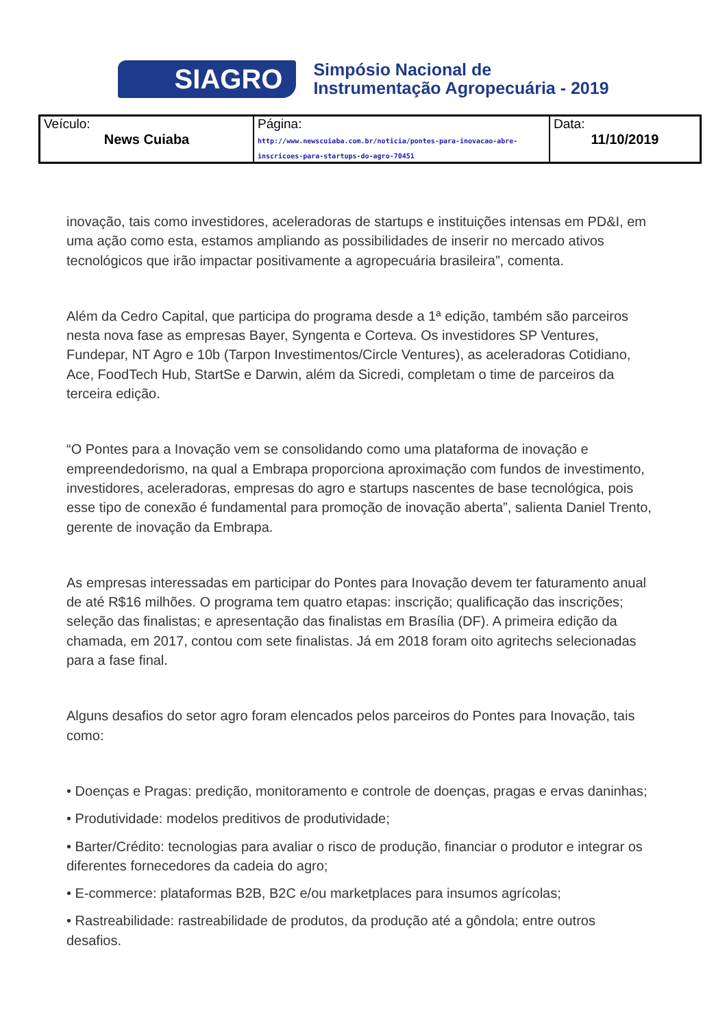SIAGRO
Simpósio Nacional de
Instrumentação Agropecuária - 2019
| Veículo: News Cuiaba | Página: http://www.newscuiaba.com.br/noticia/pontes-para-inovacao-abre-inscricoes-para-startups-do-agro-70451 | Data: 11/10/2019 |
inovação, tais como investidores, aceleradoras de startups e instituições intensas em PD&I, em uma ação como esta, estamos ampliando as possibilidades de inserir no mercado ativos tecnológicos que irão impactar positivamente a agropecuária brasileira”, comenta.
Além da Cedro Capital, que participa do programa desde a 1ª edição, também são parceiros nesta nova fase as empresas Bayer, Syngenta e Corteva. Os investidores SP Ventures, Fundepar, NT Agro e 10b (Tarpon Investimentos/Circle Ventures), as aceleradoras Cotidiano, Ace, FoodTech Hub, StartSe e Darwin, além da Sicredi, completam o time de parceiros da terceira edição.
“O Pontes para a Inovação vem se consolidando como uma plataforma de inovação e empreendedorismo, na qual a Embrapa proporciona aproximação com fundos de investimento, investidores, aceleradoras, empresas do agro e startups nascentes de base tecnológica, pois esse tipo de conexão é fundamental para promoção de inovação aberta”, salienta Daniel Trento, gerente de inovação da Embrapa.
As empresas interessadas em participar do Pontes para Inovação devem ter faturamento anual de até R$16 milhões. O programa tem quatro etapas: inscrição; qualificação das inscrições; seleção das finalistas; e apresentação das finalistas em Brasília (DF). A primeira edição da chamada, em 2017, contou com sete finalistas. Já em 2018 foram oito agritechs selecionadas para a fase final.
Alguns desafios do setor agro foram elencados pelos parceiros do Pontes para Inovação, tais como:
• Doenças e Pragas: predição, monitoramento e controle de doenças, pragas e ervas daninhas;
• Produtividade: modelos preditivos de produtividade;
• Barter/Crédito: tecnologias para avaliar o risco de produção, financiar o produtor e integrar os diferentes fornecedores da cadeia do agro;
• E-commerce: plataformas B2B, B2C e/ou marketplaces para insumos agrícolas;
• Rastreabilidade: rastreabilidade de produtos, da produção até a gôndola; entre outros desafios.